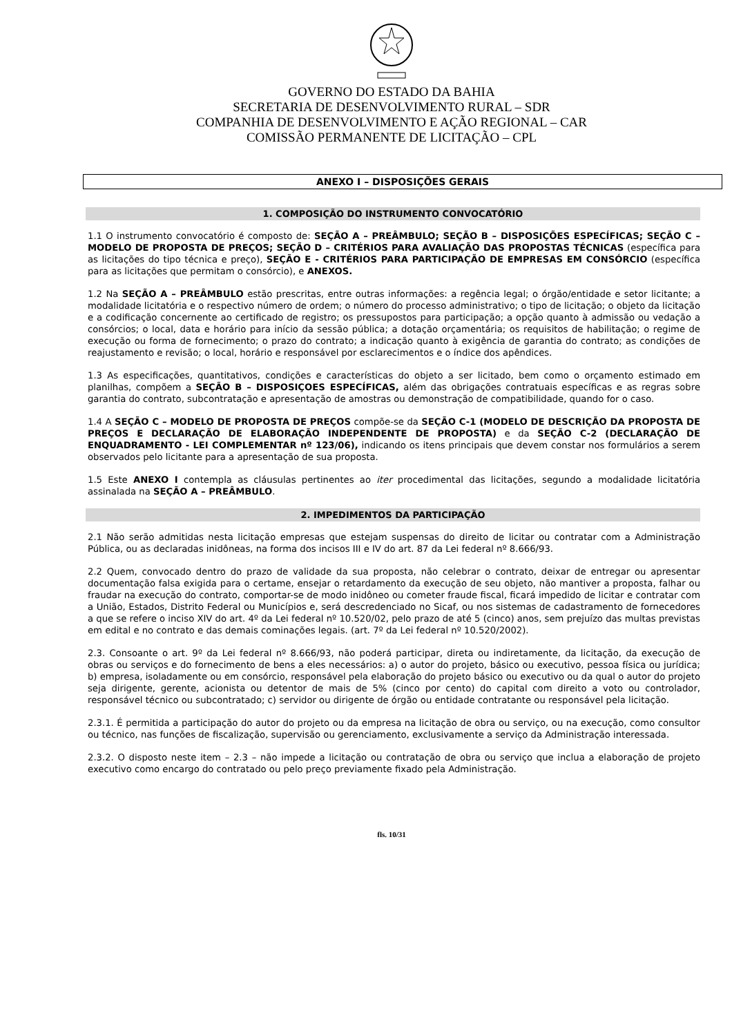GOVERNO DO ESTADO DA BAHIA
SECRETARIA DE DESENVOLVIMENTO RURAL – SDR
COMPANHIA DE DESENVOLVIMENTO E AÇÃO REGIONAL – CAR
COMISSÃO PERMANENTE DE LICITAÇÃO – CPL
ANEXO I – DISPOSIÇÕES GERAIS
1. COMPOSIÇÃO DO INSTRUMENTO CONVOCATÓRIO
1.1 O instrumento convocatório é composto de: SEÇÃO A – PREÂMBULO; SEÇÃO B – DISPOSIÇÕES ESPECÍFICAS; SEÇÃO C – MODELO DE PROPOSTA DE PREÇOS; SEÇÃO D – CRITÉRIOS PARA AVALIAÇÃO DAS PROPOSTAS TÉCNICAS (específica para as licitações do tipo técnica e preço), SEÇÃO E - CRITÉRIOS PARA PARTICIPAÇÃO DE EMPRESAS EM CONSÓRCIO (específica para as licitações que permitam o consórcio), e ANEXOS.
1.2 Na SEÇÃO A – PREÂMBULO estão prescritas, entre outras informações: a regência legal; o órgão/entidade e setor licitante; a modalidade licitatória e o respectivo número de ordem; o número do processo administrativo; o tipo de licitação; o objeto da licitação e a codificação concernente ao certificado de registro; os pressupostos para participação; a opção quanto à admissão ou vedação a consórcios; o local, data e horário para início da sessão pública; a dotação orçamentária; os requisitos de habilitação; o regime de execução ou forma de fornecimento; o prazo do contrato; a indicação quanto à exigência de garantia do contrato; as condições de reajustamento e revisão; o local, horário e responsável por esclarecimentos e o índice dos apêndices.
1.3 As especificações, quantitativos, condições e características do objeto a ser licitado, bem como o orçamento estimado em planilhas, compõem a SEÇÃO B – DISPOSIÇOES ESPECÍFICAS, além das obrigações contratuais específicas e as regras sobre garantia do contrato, subcontratação e apresentação de amostras ou demonstração de compatibilidade, quando for o caso.
1.4 A SEÇÃO C – MODELO DE PROPOSTA DE PREÇOS compõe-se da SEÇÃO C-1 (MODELO DE DESCRIÇÃO DA PROPOSTA DE PREÇOS E DECLARAÇÃO DE ELABORAÇÃO INDEPENDENTE DE PROPOSTA) e da SEÇÃO C-2 (DECLARAÇÃO DE ENQUADRAMENTO - LEI COMPLEMENTAR nº 123/06), indicando os itens principais que devem constar nos formulários a serem observados pelo licitante para a apresentação de sua proposta.
1.5 Este ANEXO I contempla as cláusulas pertinentes ao iter procedimental das licitações, segundo a modalidade licitatória assinalada na SEÇÃO A – PREÂMBULO.
2. IMPEDIMENTOS DA PARTICIPAÇÃO
2.1 Não serão admitidas nesta licitação empresas que estejam suspensas do direito de licitar ou contratar com a Administração Pública, ou as declaradas inidôneas, na forma dos incisos III e IV do art. 87 da Lei federal nº 8.666/93.
2.2 Quem, convocado dentro do prazo de validade da sua proposta, não celebrar o contrato, deixar de entregar ou apresentar documentação falsa exigida para o certame, ensejar o retardamento da execução de seu objeto, não mantiver a proposta, falhar ou fraudar na execução do contrato, comportar-se de modo inidôneo ou cometer fraude fiscal, ficará impedido de licitar e contratar com a União, Estados, Distrito Federal ou Municípios e, será descredenciado no Sicaf, ou nos sistemas de cadastramento de fornecedores a que se refere o inciso XIV do art. 4º da Lei federal nº 10.520/02, pelo prazo de até 5 (cinco) anos, sem prejuízo das multas previstas em edital e no contrato e das demais cominações legais. (art. 7º da Lei federal nº 10.520/2002).
2.3. Consoante o art. 9º da Lei federal nº 8.666/93, não poderá participar, direta ou indiretamente, da licitação, da execução de obras ou serviços e do fornecimento de bens a eles necessários: a) o autor do projeto, básico ou executivo, pessoa física ou jurídica; b) empresa, isoladamente ou em consórcio, responsável pela elaboração do projeto básico ou executivo ou da qual o autor do projeto seja dirigente, gerente, acionista ou detentor de mais de 5% (cinco por cento) do capital com direito a voto ou controlador, responsável técnico ou subcontratado; c) servidor ou dirigente de órgão ou entidade contratante ou responsável pela licitação.
2.3.1. É permitida a participação do autor do projeto ou da empresa na licitação de obra ou serviço, ou na execução, como consultor ou técnico, nas funções de fiscalização, supervisão ou gerenciamento, exclusivamente a serviço da Administração interessada.
2.3.2. O disposto neste item – 2.3 – não impede a licitação ou contratação de obra ou serviço que inclua a elaboração de projeto executivo como encargo do contratado ou pelo preço previamente fixado pela Administração.
fls. 10/31